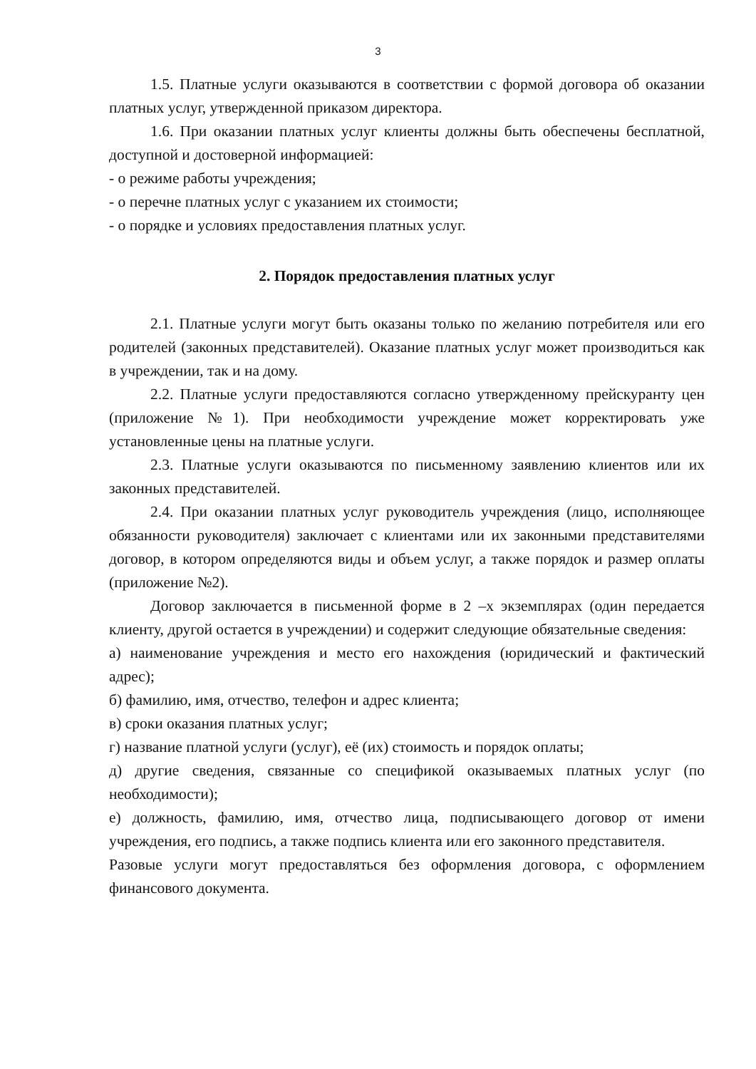3
1.5. Платные услуги оказываются в соответствии с формой договора об оказании платных услуг, утвержденной приказом директора.
1.6. При оказании платных услуг клиенты должны быть обеспечены бесплатной, доступной и достоверной информацией:
- о режиме работы учреждения;
- о перечне платных услуг с указанием их стоимости;
- о порядке и условиях предоставления платных услуг.
2. Порядок предоставления платных услуг
2.1. Платные услуги могут быть оказаны только по желанию потребителя или его родителей (законных представителей). Оказание платных услуг может производиться как в учреждении, так и на дому.
2.2. Платные услуги предоставляются согласно утвержденному прейскуранту цен (приложение №1). При необходимости учреждение может корректировать уже установленные цены на платные услуги.
2.3. Платные услуги оказываются по письменному заявлению клиентов или их законных представителей.
2.4. При оказании платных услуг руководитель учреждения (лицо, исполняющее обязанности руководителя) заключает с клиентами или их законными представителями договор, в котором определяются виды и объем услуг, а также порядок и размер оплаты (приложение №2).
Договор заключается в письменной форме в 2 –х экземплярах (один передается клиенту, другой остается в учреждении) и содержит следующие обязательные сведения:
а) наименование учреждения и место его нахождения (юридический и фактический адрес);
б) фамилию, имя, отчество, телефон и адрес клиента;
в) сроки оказания платных услуг;
г) название платной услуги (услуг), её (их) стоимость и порядок оплаты;
д) другие сведения, связанные со спецификой оказываемых платных услуг (по необходимости);
е) должность, фамилию, имя, отчество лица, подписывающего договор от имени учреждения, его подпись, а также подпись клиента или его законного представителя.
Разовые услуги могут предоставляться без оформления договора, с оформлением финансового документа.